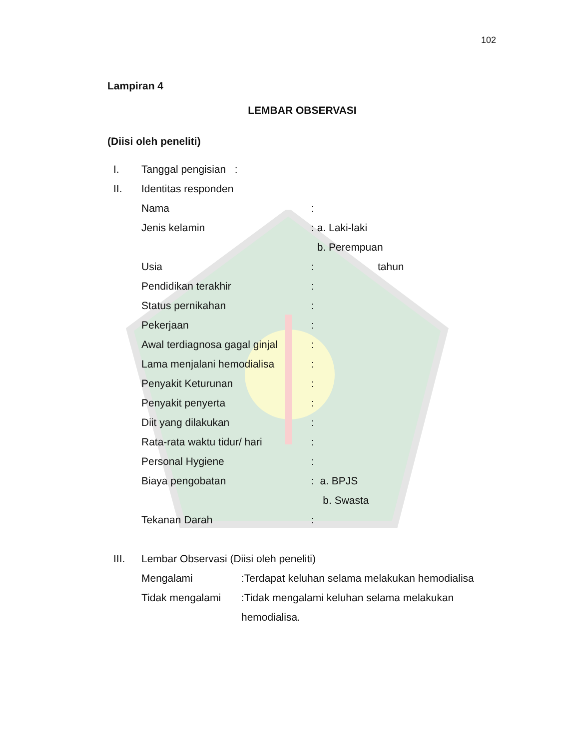102
Lampiran 4
LEMBAR OBSERVASI
(Diisi oleh peneliti)
I. Tanggal pengisian :
II. Identitas responden
Nama:
Jenis kelamin: a. Laki-laki
b. Perempuan
Usia: tahun
Pendidikan terakhir:
Status pernikahan:
Pekerjaan:
Awal terdiagnosa gagal ginjal:
Lama menjalani hemodialisa:
Penyakit Keturunan:
Penyakit penyerta:
Diit yang dilakukan:
Rata-rata waktu tidur/ hari:
Personal Hygiene:
Biaya pengobatan: a. BPJS
b. Swasta
Tekanan Darah:
III. Lembar Observasi (Diisi oleh peneliti)
Mengalami:Terdapat keluhan selama melakukan hemodialisa
Tidak mengalami:Tidak mengalami keluhan selama melakukan
hemodialisa.